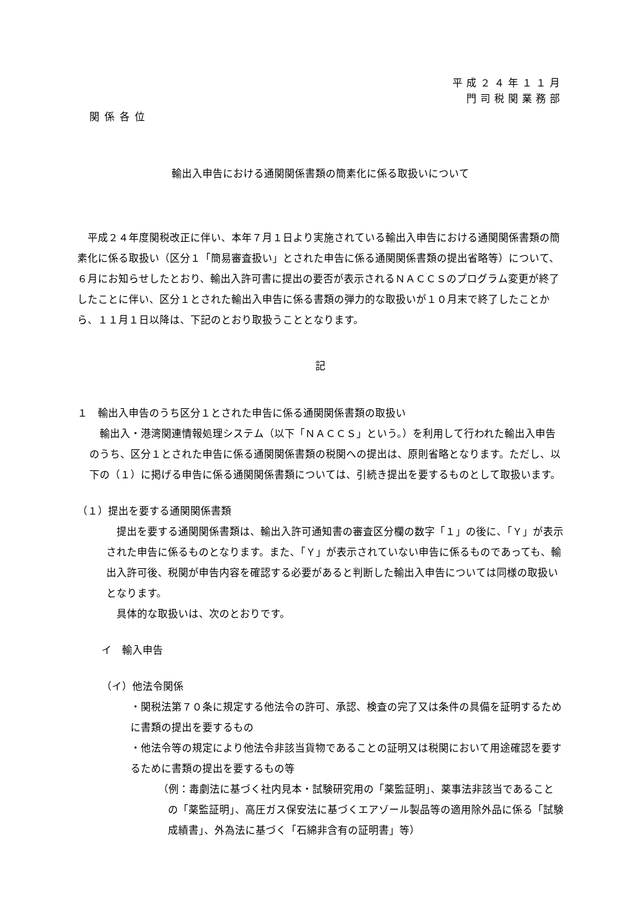平成２４年１１月
門司税関業務部
関係各位
輸出入申告における通関関係書類の簡素化に係る取扱いについて
平成２４年度関税改正に伴い、本年７月１日より実施されている輸出入申告における通関関係書類の簡素化に係る取扱い（区分１「簡易審査扱い」とされた申告に係る通関関係書類の提出省略等）について、６月にお知らせしたとおり、輸出入許可書に提出の要否が表示されるＮＡＣＣＳのプログラム変更が終了したことに伴い、区分１とされた輸出入申告に係る書類の弾力的な取扱いが１０月末で終了したことから、１１月１日以降は、下記のとおり取扱うこととなります。
記
１　輸出入申告のうち区分１とされた申告に係る通関関係書類の取扱い
輸出入・港湾関連情報処理システム（以下「ＮＡＣＣＳ」という。）を利用して行われた輸出入申告のうち、区分１とされた申告に係る通関関係書類の税関への提出は、原則省略となります。ただし、以下の（１）に掲げる申告に係る通関関係書類については、引続き提出を要するものとして取扱います。
（１）提出を要する通関関係書類
提出を要する通関関係書類は、輸出入許可通知書の審査区分欄の数字「１」の後に、「Ｙ」が表示された申告に係るものとなります。また、「Ｙ」が表示されていない申告に係るものであっても、輸出入許可後、税関が申告内容を確認する必要があると判断した輸出入申告については同様の取扱いとなります。
具体的な取扱いは、次のとおりです。
イ　輸入申告
（イ）他法令関係
・関税法第７０条に規定する他法令の許可、承認、検査の完了又は条件の具備を証明するために書類の提出を要するもの
・他法令等の規定により他法令非該当貨物であることの証明又は税関において用途確認を要するために書類の提出を要するもの等
（例：毒劇法に基づく社内見本・試験研究用の「薬監証明」、薬事法非該当であることの「薬監証明」、高圧ガス保安法に基づくエアゾール製品等の適用除外品に係る「試験成績書」、外為法に基づく「石綿非含有の証明書」等）